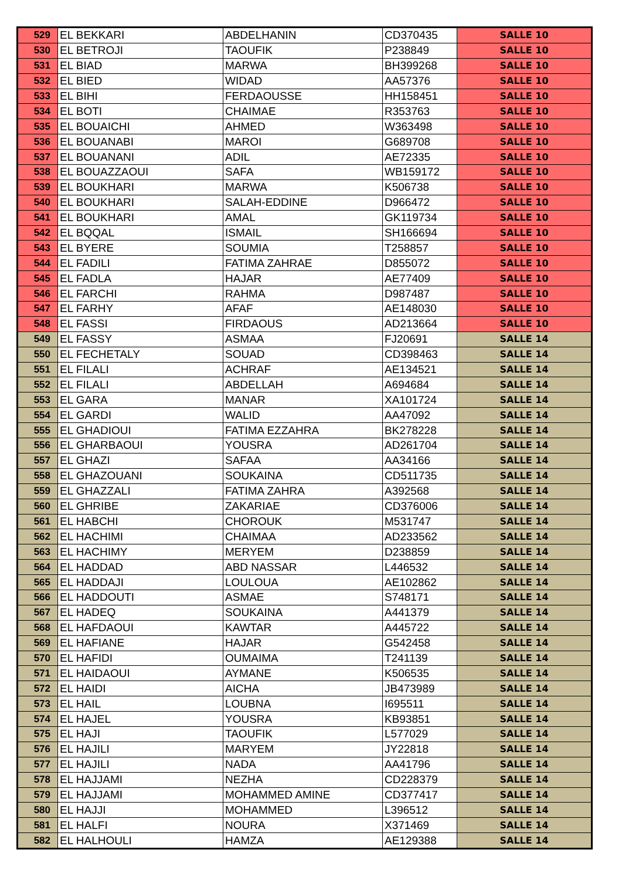| 529 | EL BEKKARI | ABDELHANIN | CD370435 | SALLE 10 |
| 530 | EL BETROJI | TAOUFIK | P238849 | SALLE 10 |
| 531 | EL BIAD | MARWA | BH399268 | SALLE 10 |
| 532 | EL BIED | WIDAD | AA57376 | SALLE 10 |
| 533 | EL BIHI | FERDAOUSSE | HH158451 | SALLE 10 |
| 534 | EL BOTI | CHAIMAE | R353763 | SALLE 10 |
| 535 | EL BOUAICHI | AHMED | W363498 | SALLE 10 |
| 536 | EL BOUANABI | MAROI | G689708 | SALLE 10 |
| 537 | EL BOUANANI | ADIL | AE72335 | SALLE 10 |
| 538 | EL BOUAZZAOUI | SAFA | WB159172 | SALLE 10 |
| 539 | EL BOUKHARI | MARWA | K506738 | SALLE 10 |
| 540 | EL BOUKHARI | SALAH-EDDINE | D966472 | SALLE 10 |
| 541 | EL BOUKHARI | AMAL | GK119734 | SALLE 10 |
| 542 | EL BQQAL | ISMAIL | SH166694 | SALLE 10 |
| 543 | EL BYERE | SOUMIA | T258857 | SALLE 10 |
| 544 | EL FADILI | FATIMA ZAHRAE | D855072 | SALLE 10 |
| 545 | EL FADLA | HAJAR | AE77409 | SALLE 10 |
| 546 | EL FARCHI | RAHMA | D987487 | SALLE 10 |
| 547 | EL FARHY | AFAF | AE148030 | SALLE 10 |
| 548 | EL FASSI | FIRDAOUS | AD213664 | SALLE 10 |
| 549 | EL FASSY | ASMAA | FJ20691 | SALLE 14 |
| 550 | EL FECHETALY | SOUAD | CD398463 | SALLE 14 |
| 551 | EL FILALI | ACHRAF | AE134521 | SALLE 14 |
| 552 | EL FILALI | ABDELLAH | A694684 | SALLE 14 |
| 553 | EL GARA | MANAR | XA101724 | SALLE 14 |
| 554 | EL GARDI | WALID | AA47092 | SALLE 14 |
| 555 | EL GHADIOUI | FATIMA EZZAHRA | BK278228 | SALLE 14 |
| 556 | EL GHARBAOUI | YOUSRA | AD261704 | SALLE 14 |
| 557 | EL GHAZI | SAFAA | AA34166 | SALLE 14 |
| 558 | EL GHAZOUANI | SOUKAINA | CD511735 | SALLE 14 |
| 559 | EL GHAZZALI | FATIMA ZAHRA | A392568 | SALLE 14 |
| 560 | EL GHRIBE | ZAKARIAE | CD376006 | SALLE 14 |
| 561 | EL HABCHI | CHOROUK | M531747 | SALLE 14 |
| 562 | EL HACHIMI | CHAIMAA | AD233562 | SALLE 14 |
| 563 | EL HACHIMY | MERYEM | D238859 | SALLE 14 |
| 564 | EL HADDAD | ABD NASSAR | L446532 | SALLE 14 |
| 565 | EL HADDAJI | LOULOUA | AE102862 | SALLE 14 |
| 566 | EL HADDOUTI | ASMAE | S748171 | SALLE 14 |
| 567 | EL HADEQ | SOUKAINA | A441379 | SALLE 14 |
| 568 | EL HAFDAOUI | KAWTAR | A445722 | SALLE 14 |
| 569 | EL HAFIANE | HAJAR | G542458 | SALLE 14 |
| 570 | EL HAFIDI | OUMAIMA | T241139 | SALLE 14 |
| 571 | EL HAIDAOUI | AYMANE | K506535 | SALLE 14 |
| 572 | EL HAIDI | AICHA | JB473989 | SALLE 14 |
| 573 | EL HAIL | LOUBNA | I695511 | SALLE 14 |
| 574 | EL HAJEL | YOUSRA | KB93851 | SALLE 14 |
| 575 | EL HAJI | TAOUFIK | L577029 | SALLE 14 |
| 576 | EL HAJILI | MARYEM | JY22818 | SALLE 14 |
| 577 | EL HAJILI | NADA | AA41796 | SALLE 14 |
| 578 | EL HAJJAMI | NEZHA | CD228379 | SALLE 14 |
| 579 | EL HAJJAMI | MOHAMMED AMINE | CD377417 | SALLE 14 |
| 580 | EL HAJJI | MOHAMMED | L396512 | SALLE 14 |
| 581 | EL HALFI | NOURA | X371469 | SALLE 14 |
| 582 | EL HALHOULI | HAMZA | AE129388 | SALLE 14 |